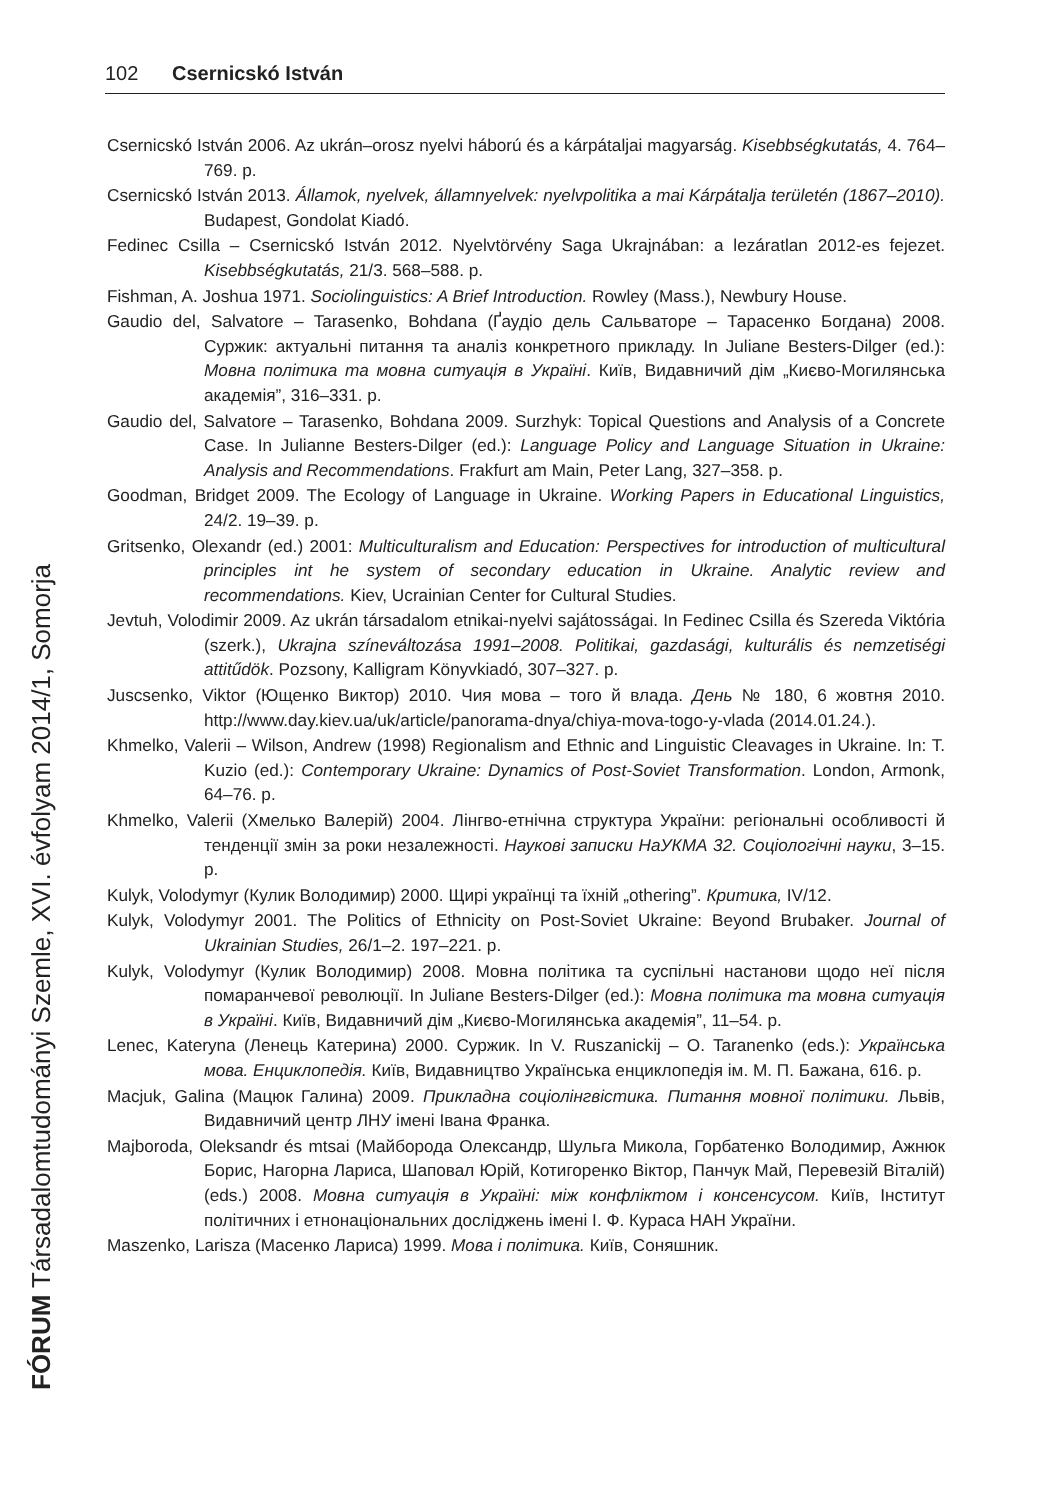102 Csernicskó István
FÓRUM Társadalomtudományi Szemle, XVI. évfolyam 2014/1, Somorja
Csernicskó István 2006. Az ukrán–orosz nyelvi háború és a kárpátaljai magyarság. Kisebbségkutatás, 4. 764–769. p.
Csernicskó István 2013. Államok, nyelvek, államnyelvek: nyelvpolitika a mai Kárpátalja területén (1867–2010). Budapest, Gondolat Kiadó.
Fedinec Csilla – Csernicskó István 2012. Nyelvtörvény Saga Ukrajnában: a lezáratlan 2012-es fejezet. Kisebbségkutatás, 21/3. 568–588. p.
Fishman, A. Joshua 1971. Sociolinguistics: A Brief Introduction. Rowley (Mass.), Newbury House.
Gaudio del, Salvatore – Tarasenko, Bohdana (Ґаудіо дель Сальваторе – Тарасенко Богдана) 2008. Суржик: актуальні питання та аналіз конкретного прикладу. In Juliane Besters-Dilger (ed.): Мовна політика та мовна ситуація в Україні. Київ, Видавничий дім „Києво-Могилянська академія”, 316–331. p.
Gaudio del, Salvatore – Tarasenko, Bohdana 2009. Surzhyk: Topical Questions and Analysis of a Concrete Case. In Julianne Besters-Dilger (ed.): Language Policy and Language Situation in Ukraine: Analysis and Recommendations. Frakfurt am Main, Peter Lang, 327–358. p.
Goodman, Bridget 2009. The Ecology of Language in Ukraine. Working Papers in Educational Linguistics, 24/2. 19–39. p.
Gritsenko, Olexandr (ed.) 2001: Multiculturalism and Education: Perspectives for introduction of multicultural principles int he system of secondary education in Ukraine. Analytic review and recommendations. Kiev, Ucrainian Center for Cultural Studies.
Jevtuh, Volodimir 2009. Az ukrán társadalom etnikai-nyelvi sajátosságai. In Fedinec Csilla és Szereda Viktória (szerk.), Ukrajna színeváltozása 1991–2008. Politikai, gazdasági, kulturális és nemzetiségi attitűdök. Pozsony, Kalligram Könyvkiadó, 307–327. p.
Juscsenko, Viktor (Ющенко Виктор) 2010. Чия мова – того й влада. День № 180, 6 жовтня 2010. http://www.day.kiev.ua/uk/article/panorama-dnya/chiya-mova-togo-y-vlada (2014.01.24.).
Khmelko, Valerii – Wilson, Andrew (1998) Regionalism and Ethnic and Linguistic Cleavages in Ukraine. In: T. Kuzio (ed.): Contemporary Ukraine: Dynamics of Post-Soviet Transformation. London, Armonk, 64–76. p.
Khmelko, Valerii (Хмелько Валерій) 2004. Лінгво-етнічна структура України: регіональні особливості й тенденції змін за роки незалежності. Наукові записки НаУКМА 32. Соціологічні науки, 3–15. p.
Kulyk, Volodymyr (Кулик Володимир) 2000. Щирі українці та їхній „othering”. Критика, IV/12.
Kulyk, Volodymyr 2001. The Politics of Ethnicity on Post-Soviet Ukraine: Beyond Brubaker. Journal of Ukrainian Studies, 26/1–2. 197–221. p.
Kulyk, Volodymyr (Кулик Володимир) 2008. Мовна політика та суспільні настанови щодо неї після помаранчевої революції. In Juliane Besters-Dilger (ed.): Мовна політика та мовна ситуація в Україні. Київ, Видавничий дім „Києво-Могилянська академія”, 11–54. p.
Lenec, Kateryna (Ленець Катерина) 2000. Суржик. In V. Ruszanickij – O. Taranenko (eds.): Українська мова. Енциклопедія. Київ, Видавництво Українська енциклопедія ім. М. П. Бажана, 616. p.
Macjuk, Galina (Мацюк Галина) 2009. Прикладна соціолінгвістика. Питання мовної політики. Львів, Видавничий центр ЛНУ імені Івана Франка.
Majboroda, Oleksandr és mtsai (Майборода Олександр, Шульга Микола, Горбатенко Володимир, Ажнюк Борис, Нагорна Лариса, Шаповал Юрій, Котигоренко Віктор, Панчук Май, Перевезій Віталій) (eds.) 2008. Мовна ситуація в Україні: між конфліктом і консенсусом. Київ, Інститут політичних і етнонаціональних досліджень імені І. Ф. Кураса НАН України.
Maszenko, Larisza (Масенко Лариса) 1999. Мова і політика. Київ, Соняшник.